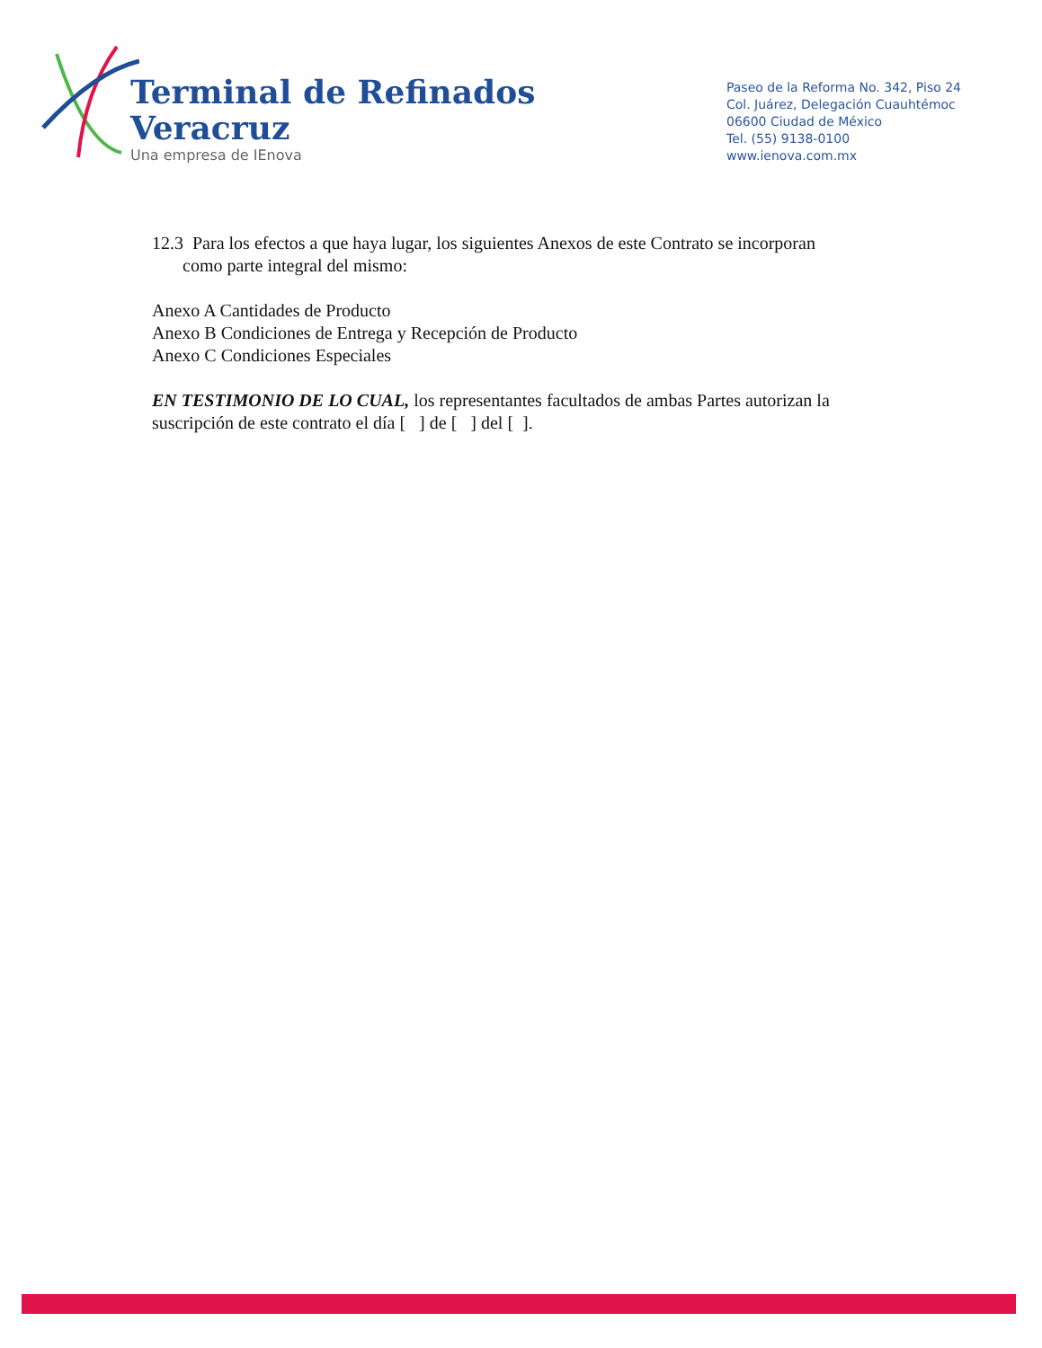Terminal de Refinados
Veracruz
Una empresa de IEnova
Paseo de la Reforma No. 342, Piso 24
Col. Juárez, Delegación Cuauhtémoc
06600 Ciudad de México
Tel. (55) 9138-0100
www.ienova.com.mx
12.3 Para los efectos a que haya lugar, los siguientes Anexos de este Contrato se incorporan
como parte integral del mismo:
Anexo A Cantidades de Producto
Anexo B Condiciones de Entrega y Recepción de Producto
Anexo C Condiciones Especiales
EN TESTIMONIO DE LO CUAL, los representantes facultados de ambas Partes autorizan la suscripción de este contrato el día [ ] de [ ] del [ ].